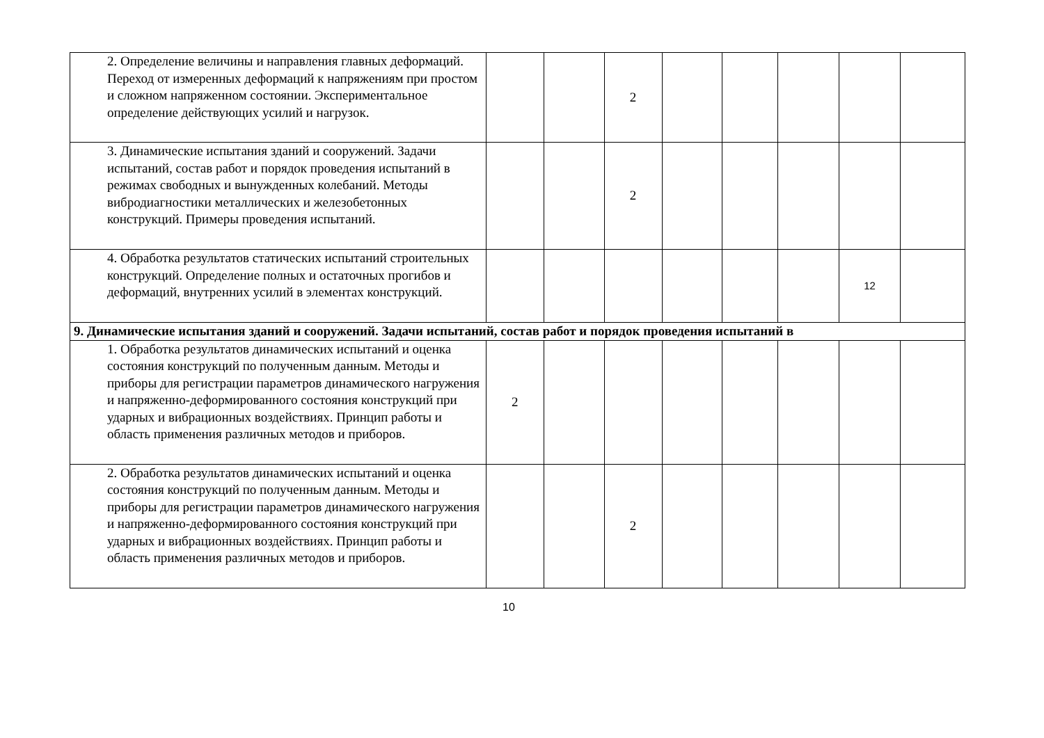| | 2. Определение величины и направления главных деформаций. Переход от измеренных деформаций к напряжениям при простом и сложном напряженном состоянии. Экспериментальное определение действующих усилий и нагрузок. | | | 2 | | | | | |
| | 3. Динамические испытания зданий и сооружений. Задачи испытаний, состав работ и порядок проведения испытаний в режимах свободных и вынужденных колебаний. Методы вибродиагностики металлических и железобетонных конструкций. Примеры проведения испытаний. | | | 2 | | | | | |
| | 4. Обработка результатов статических испытаний строительных конструкций. Определение полных и остаточных прогибов и деформаций, внутренних усилий в элементах конструкций. | | | | | | | 12 | |
| 9. Динамические испытания зданий и сооружений. Задачи испытаний, состав работ и порядок проведения испытаний в | | | | | | | | | |
| | 1. Обработка результатов динамических испытаний и оценка состояния конструкций по полученным данным. Методы и приборы для регистрации параметров динамического нагружения и напряженно-деформированного состояния конструкций при ударных и вибрационных воздействиях. Принцип работы и область применения различных методов и приборов. | 2 | | | | | | | |
| | 2. Обработка результатов динамических испытаний и оценка состояния конструкций по полученным данным. Методы и приборы для регистрации параметров динамического нагружения и напряженно-деформированного состояния конструкций при ударных и вибрационных воздействиях. Принцип работы и область применения различных методов и приборов. | | | 2 | | | | | |
10